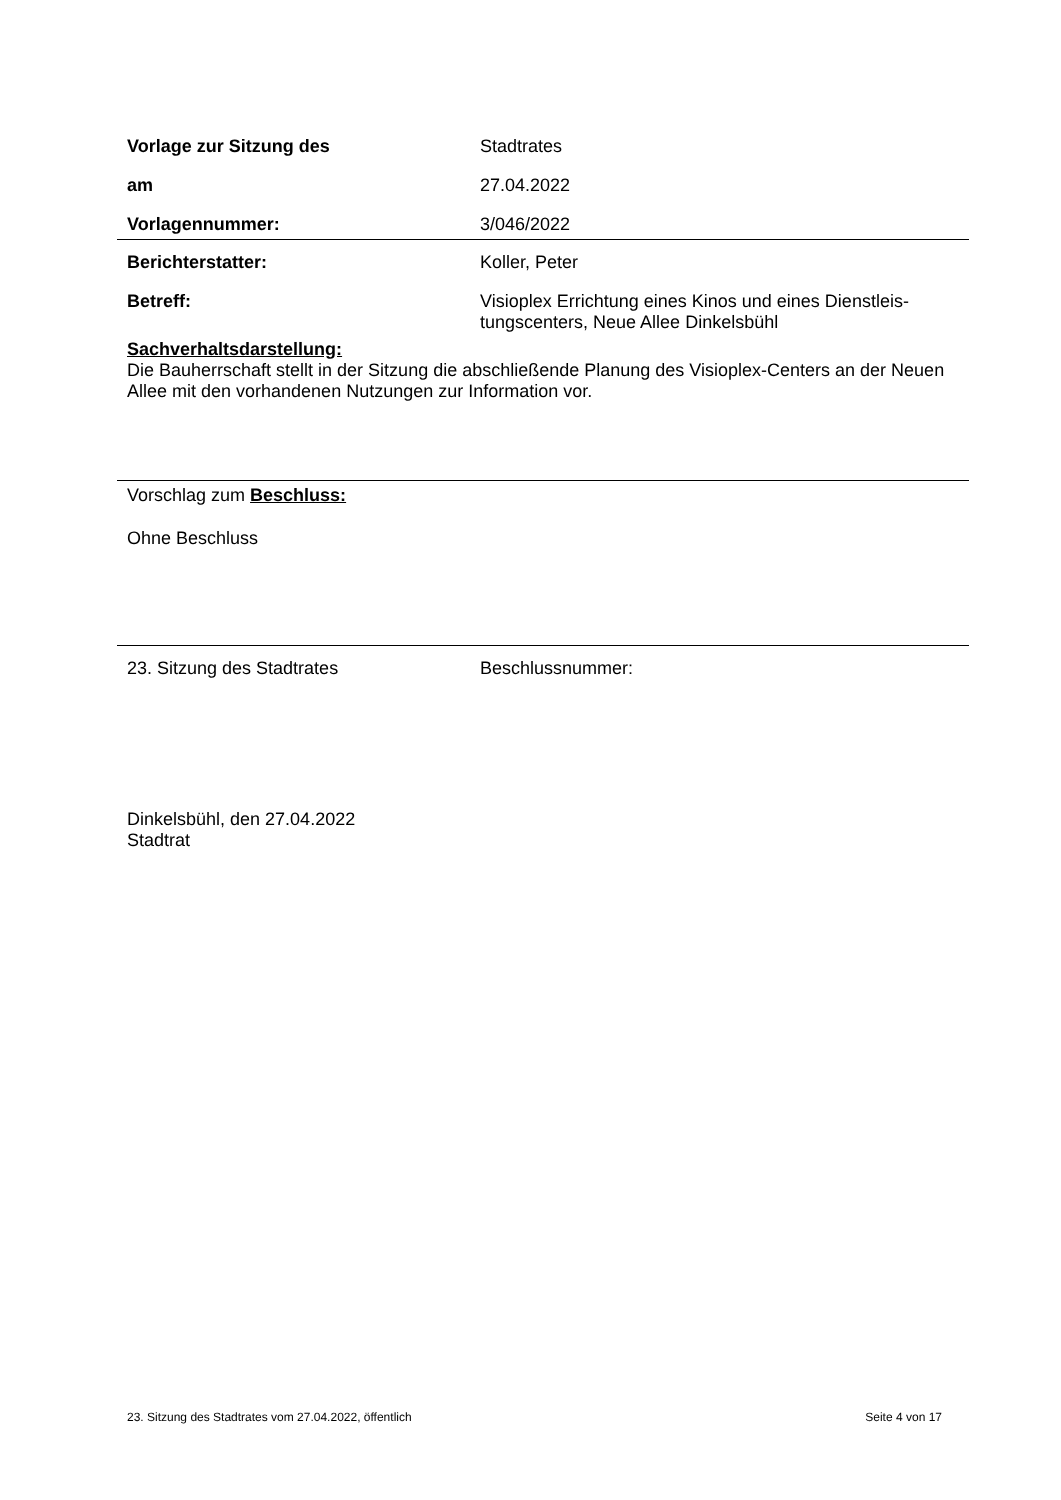Vorlage zur Sitzung des Stadtrates
am 27.04.2022
Vorlagennummer: 3/046/2022
Berichterstatter: Koller, Peter
Betreff: Visioplex Errichtung eines Kinos und eines Dienstleis-tungscenters, Neue Allee Dinkelsbühl
Sachverhaltsdarstellung:
Die Bauherrschaft stellt in der Sitzung die abschließende Planung des Visioplex-Centers an der Neuen Allee mit den vorhandenen Nutzungen zur Information vor.
Vorschlag zum Beschluss:
Ohne Beschluss
23. Sitzung des Stadtrates Beschlussnummer:
Dinkelsbühl, den 27.04.2022
Stadtrat
23. Sitzung des Stadtrates vom 27.04.2022, öffentlich Seite 4 von 17